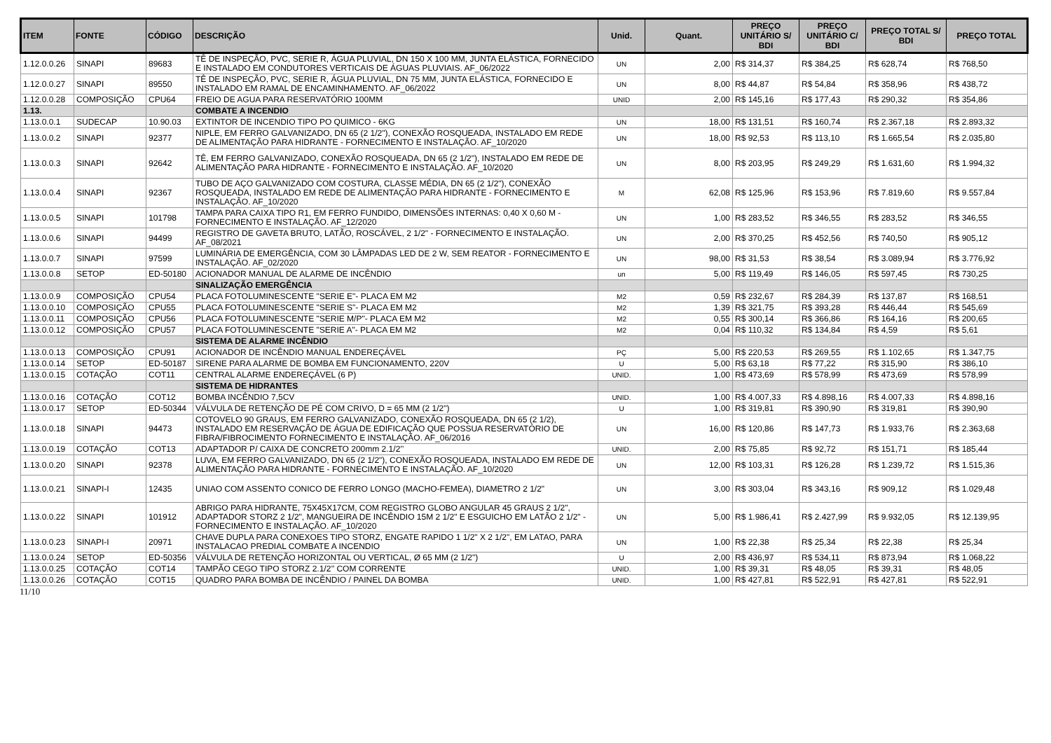| ITEM | FONTE | CÓDIGO | DESCRIÇÃO | Unid. | Quant. | PREÇO UNITÁRIO S/ BDI | PREÇO UNITÁRIO C/ BDI | PREÇO TOTAL S/ BDI | PREÇO TOTAL |
| --- | --- | --- | --- | --- | --- | --- | --- | --- | --- |
| 1.12.0.0.26 | SINAPI | 89683 | TÊ DE INSPEÇÃO, PVC, SERIE R, ÁGUA PLUVIAL, DN 150 X 100 MM, JUNTA ELÁSTICA, FORNECIDO E INSTALADO EM CONDUTORES VERTICAIS DE ÁGUAS PLUVIAIS. AF_06/2022 | UN | 2,00 | R$ 314,37 | R$ 384,25 | R$ 628,74 | R$ 768,50 |
| 1.12.0.0.27 | SINAPI | 89550 | TÊ DE INSPEÇÃO, PVC, SERIE R, ÁGUA PLUVIAL, DN 75 MM, JUNTA ELÁSTICA, FORNECIDO E INSTALADO EM RAMAL DE ENCAMINHAMENTO. AF_06/2022 | UN | 8,00 | R$ 44,87 | R$ 54,84 | R$ 358,96 | R$ 438,72 |
| 1.12.0.0.28 | COMPOSIÇÃO | CPU64 | FREIO DE AGUA PARA RESERVATÓRIO 100MM | UNID | 2,00 | R$ 145,16 | R$ 177,43 | R$ 290,32 | R$ 354,86 |
| 1.13. | | | COMBATE A INCENDIO | | | | | | |
| 1.13.0.0.1 | SUDECAP | 10.90.03 | EXTINTOR DE INCENDIO TIPO PO QUIMICO - 6KG | UN | 18,00 | R$ 131,51 | R$ 160,74 | R$ 2.367,18 | R$ 2.893,32 |
| 1.13.0.0.2 | SINAPI | 92377 | NIPLE, EM FERRO GALVANIZADO, DN 65 (2 1/2"), CONEXÃO ROSQUEADA, INSTALADO EM REDE DE ALIMENTAÇÃO PARA HIDRANTE - FORNECIMENTO E INSTALAÇÃO. AF_10/2020 | UN | 18,00 | R$ 92,53 | R$ 113,10 | R$ 1.665,54 | R$ 2.035,80 |
| 1.13.0.0.3 | SINAPI | 92642 | TÊ, EM FERRO GALVANIZADO, CONEXÃO ROSQUEADA, DN 65 (2 1/2"), INSTALADO EM REDE DE ALIMENTAÇÃO PARA HIDRANTE - FORNECIMENTO E INSTALAÇÃO. AF_10/2020 | UN | 8,00 | R$ 203,95 | R$ 249,29 | R$ 1.631,60 | R$ 1.994,32 |
| 1.13.0.0.4 | SINAPI | 92367 | TUBO DE AÇO GALVANIZADO COM COSTURA, CLASSE MÉDIA, DN 65 (2 1/2"), CONEXÃO ROSQUEADA, INSTALADO EM REDE DE ALIMENTAÇÃO PARA HIDRANTE - FORNECIMENTO E INSTALAÇÃO. AF_10/2020 | M | 62,08 | R$ 125,96 | R$ 153,96 | R$ 7.819,60 | R$ 9.557,84 |
| 1.13.0.0.5 | SINAPI | 101798 | TAMPA PARA CAIXA TIPO R1, EM FERRO FUNDIDO, DIMENSÕES INTERNAS: 0,40 X 0,60 M - FORNECIMENTO E INSTALAÇÃO. AF_12/2020 | UN | 1,00 | R$ 283,52 | R$ 346,55 | R$ 283,52 | R$ 346,55 |
| 1.13.0.0.6 | SINAPI | 94499 | REGISTRO DE GAVETA BRUTO, LATÃO, ROSCÁVEL, 2 1/2" - FORNECIMENTO E INSTALAÇÃO. AF_08/2021 | UN | 2,00 | R$ 370,25 | R$ 452,56 | R$ 740,50 | R$ 905,12 |
| 1.13.0.0.7 | SINAPI | 97599 | LUMINÁRIA DE EMERGÊNCIA, COM 30 LÂMPADAS LED DE 2 W, SEM REATOR - FORNECIMENTO E INSTALAÇÃO. AF_02/2020 | UN | 98,00 | R$ 31,53 | R$ 38,54 | R$ 3.089,94 | R$ 3.776,92 |
| 1.13.0.0.8 | SETOP | ED-50180 | ACIONADOR MANUAL DE ALARME DE INCÊNDIO | un | 5,00 | R$ 119,49 | R$ 146,05 | R$ 597,45 | R$ 730,25 |
| | | | SINALIZAÇÃO EMERGÊNCIA | | | | | | |
| 1.13.0.0.9 | COMPOSIÇÃO | CPU54 | PLACA FOTOLUMINESCENTE "SERIE E"- PLACA EM M2 | M2 | 0,59 | R$ 232,67 | R$ 284,39 | R$ 137,87 | R$ 168,51 |
| 1.13.0.0.10 | COMPOSIÇÃO | CPU55 | PLACA FOTOLUMINESCENTE "SERIE S"- PLACA EM M2 | M2 | 1,39 | R$ 321,75 | R$ 393,28 | R$ 446,44 | R$ 545,69 |
| 1.13.0.0.11 | COMPOSIÇÃO | CPU56 | PLACA FOTOLUMINESCENTE "SERIE M/P"- PLACA EM M2 | M2 | 0,55 | R$ 300,14 | R$ 366,86 | R$ 164,16 | R$ 200,65 |
| 1.13.0.0.12 | COMPOSIÇÃO | CPU57 | PLACA FOTOLUMINESCENTE "SERIE A"- PLACA EM M2 | M2 | 0,04 | R$ 110,32 | R$ 134,84 | R$ 4,59 | R$ 5,61 |
| | | | SISTEMA DE ALARME INCÊNDIO | | | | | | |
| 1.13.0.0.13 | COMPOSIÇÃO | CPU91 | ACIONADOR DE INCÊNDIO MANUAL ENDEREÇÁVEL | PÇ | 5,00 | R$ 220,53 | R$ 269,55 | R$ 1.102,65 | R$ 1.347,75 |
| 1.13.0.0.14 | SETOP | ED-50187 | SIRENE PARA ALARME DE BOMBA EM FUNCIONAMENTO, 220V | U | 5,00 | R$ 63,18 | R$ 77,22 | R$ 315,90 | R$ 386,10 |
| 1.13.0.0.15 | COTAÇÃO | COT11 | CENTRAL ALARME ENDEREÇÁVEL (6 P) | UNID. | 1,00 | R$ 473,69 | R$ 578,99 | R$ 473,69 | R$ 578,99 |
| | | | SISTEMA DE HIDRANTES | | | | | | |
| 1.13.0.0.16 | COTAÇÃO | COT12 | BOMBA INCÊNDIO 7,5CV | UNID. | 1,00 | R$ 4.007,33 | R$ 4.898,16 | R$ 4.007,33 | R$ 4.898,16 |
| 1.13.0.0.17 | SETOP | ED-50344 | VÁLVULA DE RETENÇÃO DE PÉ COM CRIVO, D = 65 MM (2 1/2") | U | 1,00 | R$ 319,81 | R$ 390,90 | R$ 319,81 | R$ 390,90 |
| 1.13.0.0.18 | SINAPI | 94473 | COTOVELO 90 GRAUS, EM FERRO GALVANIZADO, CONEXÃO ROSQUEADA, DN 65 (2 1/2), INSTALADO EM RESERVAÇÃO DE ÁGUA DE EDIFICAÇÃO QUE POSSUA RESERVATÓRIO DE FIBRA/FIBROCIMENTO FORNECIMENTO E INSTALAÇÃO. AF_06/2016 | UN | 16,00 | R$ 120,86 | R$ 147,73 | R$ 1.933,76 | R$ 2.363,68 |
| 1.13.0.0.19 | COTAÇÃO | COT13 | ADAPTADOR P/ CAIXA DE CONCRETO 200mm 2.1/2’’ | UNID. | 2,00 | R$ 75,85 | R$ 92,72 | R$ 151,71 | R$ 185,44 |
| 1.13.0.0.20 | SINAPI | 92378 | LUVA, EM FERRO GALVANIZADO, DN 65 (2 1/2"), CONEXÃO ROSQUEADA, INSTALADO EM REDE DE ALIMENTAÇÃO PARA HIDRANTE - FORNECIMENTO E INSTALAÇÃO. AF_10/2020 | UN | 12,00 | R$ 103,31 | R$ 126,28 | R$ 1.239,72 | R$ 1.515,36 |
| 1.13.0.0.21 | SINAPI-I | 12435 | UNIAO COM ASSENTO CONICO DE FERRO LONGO (MACHO-FEMEA), DIAMETRO 2 1/2" | UN | 3,00 | R$ 303,04 | R$ 343,16 | R$ 909,12 | R$ 1.029,48 |
| 1.13.0.0.22 | SINAPI | 101912 | ABRIGO PARA HIDRANTE, 75X45X17CM, COM REGISTRO GLOBO ANGULAR 45 GRAUS 2 1/2", ADAPTADOR STORZ 2 1/2", MANGUEIRA DE INCÊNDIO 15M 2 1/2" E ESGUICHO EM LATÃO 2 1/2" - FORNECIMENTO E INSTALAÇÃO. AF_10/2020 | UN | 5,00 | R$ 1.986,41 | R$ 2.427,99 | R$ 9.932,05 | R$ 12.139,95 |
| 1.13.0.0.23 | SINAPI-I | 20971 | CHAVE DUPLA PARA CONEXOES TIPO STORZ, ENGATE RAPIDO 1 1/2" X 2 1/2", EM LATAO, PARA INSTALACAO PREDIAL COMBATE A INCENDIO | UN | 1,00 | R$ 22,38 | R$ 25,34 | R$ 22,38 | R$ 25,34 |
| 1.13.0.0.24 | SETOP | ED-50356 | VÁLVULA DE RETENÇÃO HORIZONTAL OU VERTICAL, Ø 65 MM (2 1/2") | U | 2,00 | R$ 436,97 | R$ 534,11 | R$ 873,94 | R$ 1.068,22 |
| 1.13.0.0.25 | COTAÇÃO | COT14 | TAMPÃO CEGO TIPO STORZ 2.1/2’’ COM CORRENTE | UNID. | 1,00 | R$ 39,31 | R$ 48,05 | R$ 39,31 | R$ 48,05 |
| 1.13.0.0.26 | COTAÇÃO | COT15 | QUADRO PARA BOMBA DE INCÊNDIO / PAINEL DA BOMBA | UNID. | 1,00 | R$ 427,81 | R$ 522,91 | R$ 427,81 | R$ 522,91 |
11/10